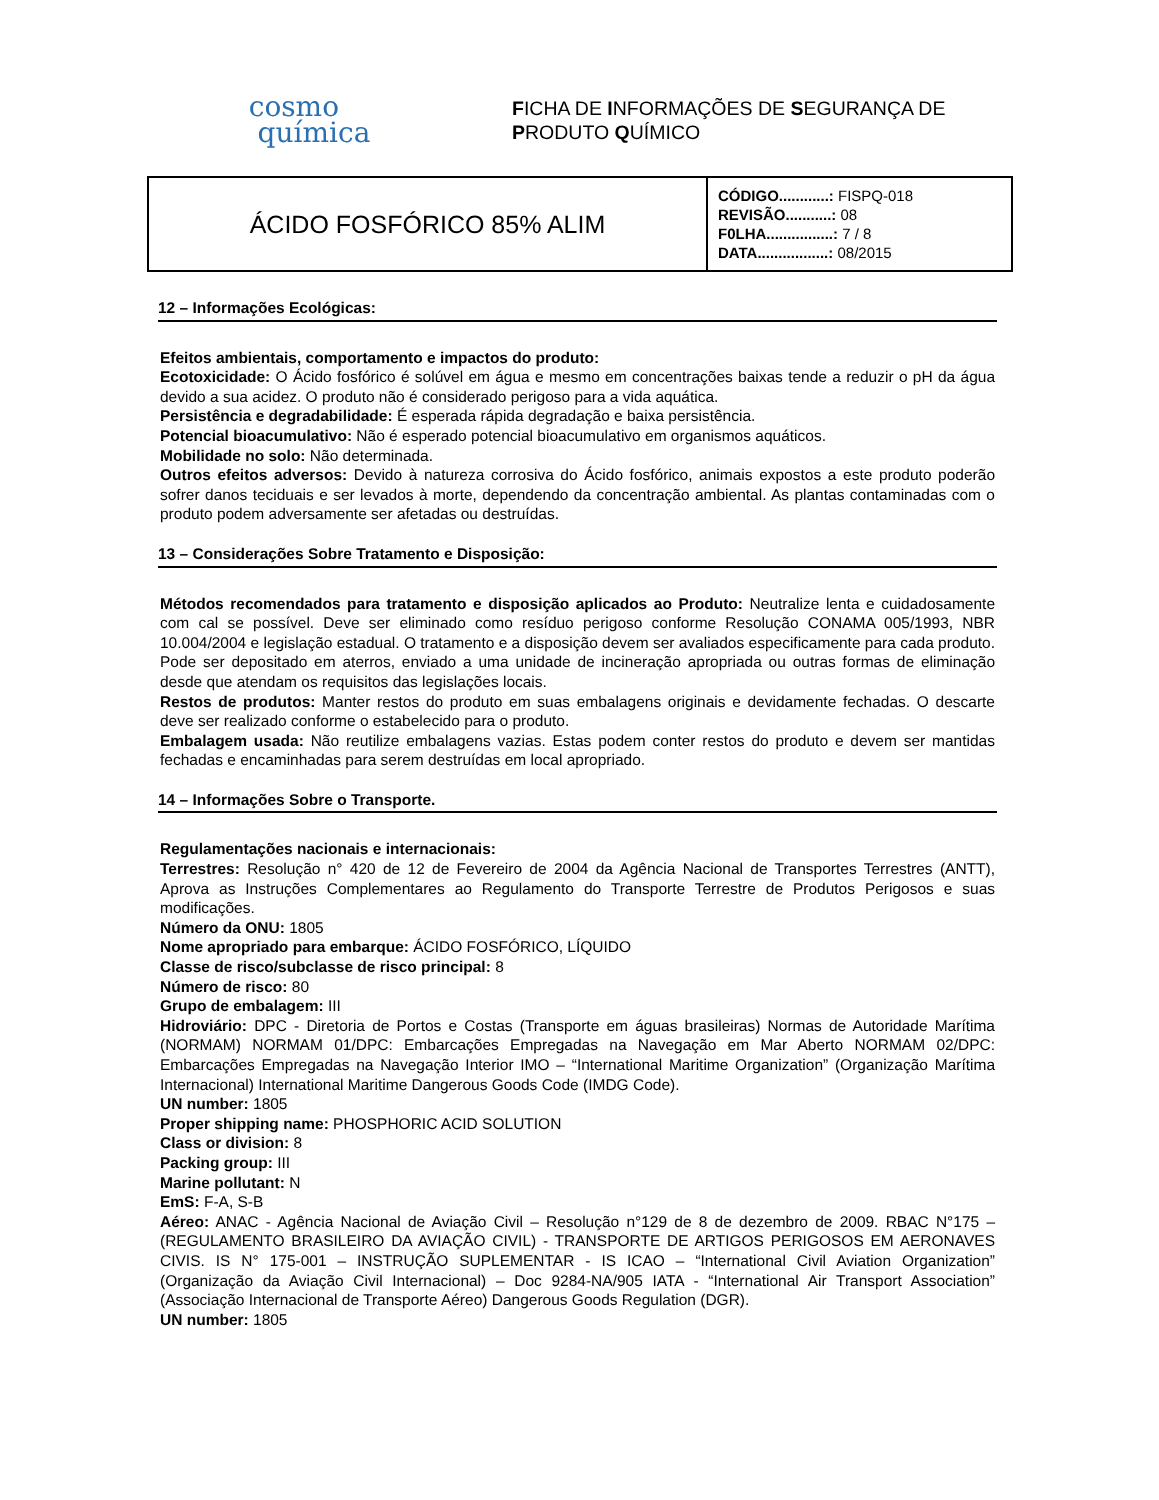cosmo
química
FICHA DE INFORMAÇÕES DE SEGURANÇA DE
PRODUTO QUÍMICO
| ÁCIDO FOSFÓRICO 85% ALIM | CÓDIGO............: FISPQ-018 REVISÃO...........: 08 F0LHA................: 7 / 8 DATA.................: 08/2015 |
12 – Informações Ecológicas:
Efeitos ambientais, comportamento e impactos do produto:
Ecotoxicidade: O Ácido fosfórico é solúvel em água e mesmo em concentrações baixas tende a reduzir o pH da água devido a sua acidez. O produto não é considerado perigoso para a vida aquática.
Persistência e degradabilidade: É esperada rápida degradação e baixa persistência.
Potencial bioacumulativo: Não é esperado potencial bioacumulativo em organismos aquáticos.
Mobilidade no solo: Não determinada.
Outros efeitos adversos: Devido à natureza corrosiva do Ácido fosfórico, animais expostos a este produto poderão sofrer danos teciduais e ser levados à morte, dependendo da concentração ambiental. As plantas contaminadas com o produto podem adversamente ser afetadas ou destruídas.
13 – Considerações Sobre Tratamento e Disposição:
Métodos recomendados para tratamento e disposição aplicados ao Produto: Neutralize lenta e cuidadosamente com cal se possível. Deve ser eliminado como resíduo perigoso conforme Resolução CONAMA 005/1993, NBR 10.004/2004 e legislação estadual. O tratamento e a disposição devem ser avaliados especificamente para cada produto. Pode ser depositado em aterros, enviado a uma unidade de incineração apropriada ou outras formas de eliminação desde que atendam os requisitos das legislações locais.
Restos de produtos: Manter restos do produto em suas embalagens originais e devidamente fechadas. O descarte deve ser realizado conforme o estabelecido para o produto.
Embalagem usada: Não reutilize embalagens vazias. Estas podem conter restos do produto e devem ser mantidas fechadas e encaminhadas para serem destruídas em local apropriado.
14 – Informações Sobre o Transporte.
Regulamentações nacionais e internacionais:
Terrestres: Resolução n° 420 de 12 de Fevereiro de 2004 da Agência Nacional de Transportes Terrestres (ANTT), Aprova as Instruções Complementares ao Regulamento do Transporte Terrestre de Produtos Perigosos e suas modificações.
Número da ONU: 1805
Nome apropriado para embarque: ÁCIDO FOSFÓRICO, LÍQUIDO
Classe de risco/subclasse de risco principal: 8
Número de risco: 80
Grupo de embalagem: III
Hidroviário: DPC - Diretoria de Portos e Costas (Transporte em águas brasileiras) Normas de Autoridade Marítima (NORMAM) NORMAM 01/DPC: Embarcações Empregadas na Navegação em Mar Aberto NORMAM 02/DPC: Embarcações Empregadas na Navegação Interior IMO – “International Maritime Organization” (Organização Marítima Internacional) International Maritime Dangerous Goods Code (IMDG Code).
UN number: 1805
Proper shipping name: PHOSPHORIC ACID SOLUTION
Class or division: 8
Packing group: III
Marine pollutant: N
EmS: F-A, S-B
Aéreo: ANAC - Agência Nacional de Aviação Civil – Resolução n°129 de 8 de dezembro de 2009. RBAC N°175 – (REGULAMENTO BRASILEIRO DA AVIAÇÃO CIVIL) - TRANSPORTE DE ARTIGOS PERIGOSOS EM AERONAVES CIVIS. IS N° 175-001 – INSTRUÇÃO SUPLEMENTAR - IS ICAO – “International Civil Aviation Organization” (Organização da Aviação Civil Internacional) – Doc 9284-NA/905 IATA - “International Air Transport Association” (Associação Internacional de Transporte Aéreo) Dangerous Goods Regulation (DGR).
UN number: 1805